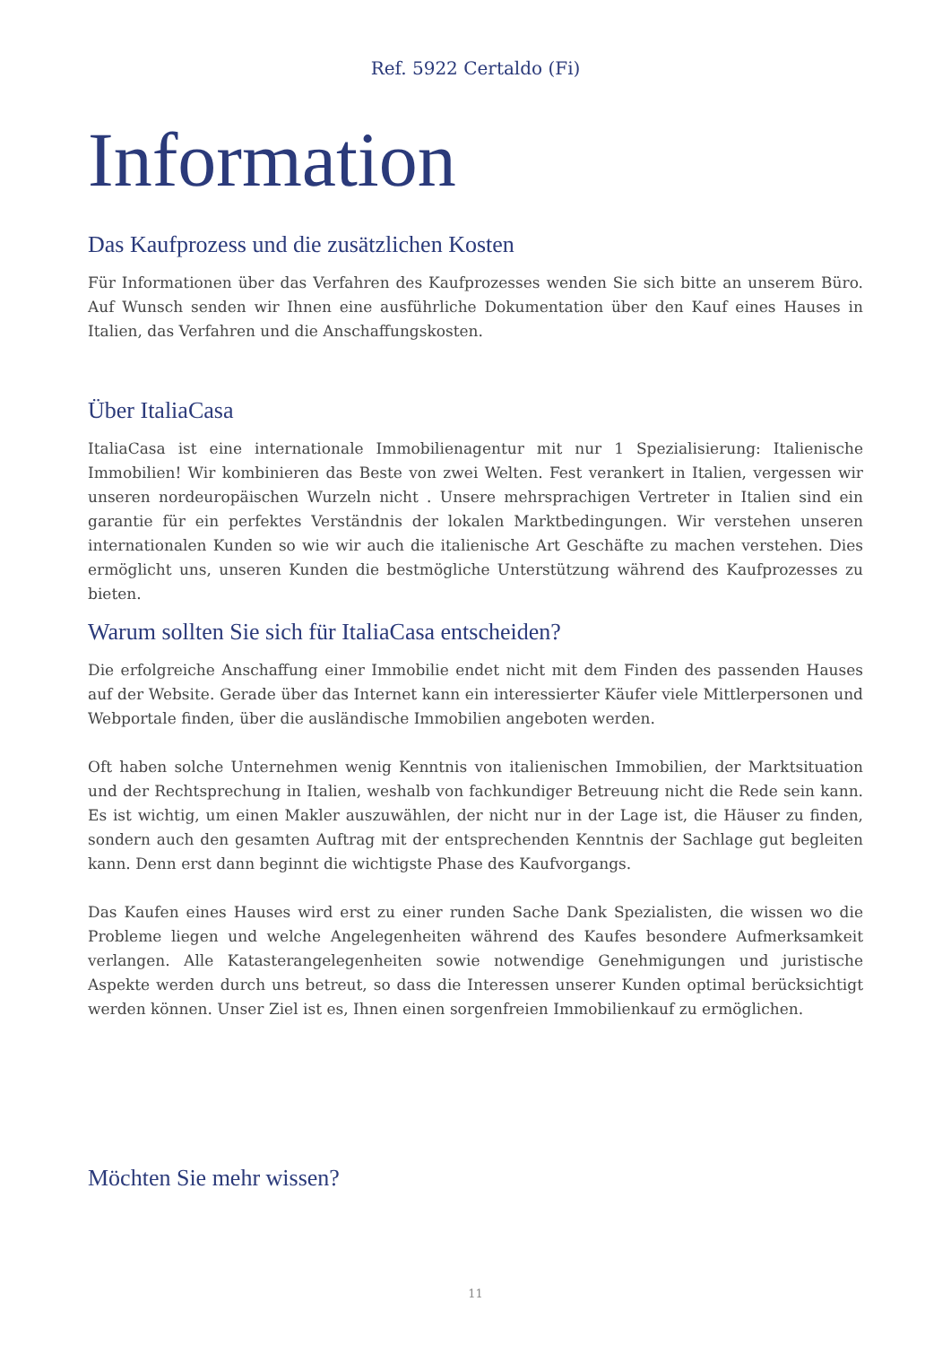Ref. 5922 Certaldo (Fi)
Information
Das Kaufprozess und die zusätzlichen Kosten
Für Informationen über das Verfahren des Kaufprozesses wenden Sie sich bitte an unserem Büro. Auf Wunsch senden wir Ihnen eine ausführliche Dokumentation über den Kauf eines Hauses in Italien, das Verfahren und die Anschaffungskosten.
Über ItaliaCasa
ItaliaCasa ist eine internationale Immobilienagentur mit nur 1 Spezialisierung: Italienische Immobilien! Wir kombinieren das Beste von zwei Welten. Fest verankert in Italien, vergessen wir unseren nordeuropäischen Wurzeln nicht . Unsere mehrsprachigen Vertreter in Italien sind ein garantie für ein perfektes Verständnis der lokalen Marktbedingungen. Wir verstehen unseren internationalen Kunden so wie wir auch die italienische Art Geschäfte zu machen verstehen. Dies ermöglicht uns, unseren Kunden die bestmögliche Unterstützung während des Kaufprozesses zu bieten.
Warum sollten Sie sich für ItaliaCasa entscheiden?
Die erfolgreiche Anschaffung einer Immobilie endet nicht mit dem Finden des passenden Hauses auf der Website. Gerade über das Internet kann ein interessierter Käufer viele Mittlerpersonen und Webportale finden, über die ausländische Immobilien angeboten werden.
Oft haben solche Unternehmen wenig Kenntnis von italienischen Immobilien, der Marktsituation und der Rechtsprechung in Italien, weshalb von fachkundiger Betreuung nicht die Rede sein kann. Es ist wichtig, um einen Makler auszuwählen, der nicht nur in der Lage ist, die Häuser zu finden, sondern auch den gesamten Auftrag mit der entsprechenden Kenntnis der Sachlage gut begleiten kann. Denn erst dann beginnt die wichtigste Phase des Kaufvorgangs.
Das Kaufen eines Hauses wird erst zu einer runden Sache Dank Spezialisten, die wissen wo die Probleme liegen und welche Angelegenheiten während des Kaufes besondere Aufmerksamkeit verlangen. Alle Katasterangelegenheiten sowie notwendige Genehmigungen und juristische Aspekte werden durch uns betreut, so dass die Interessen unserer Kunden optimal berücksichtigt werden können. Unser Ziel ist es, Ihnen einen sorgenfreien Immobilienkauf zu ermöglichen.
Möchten Sie mehr wissen?
11